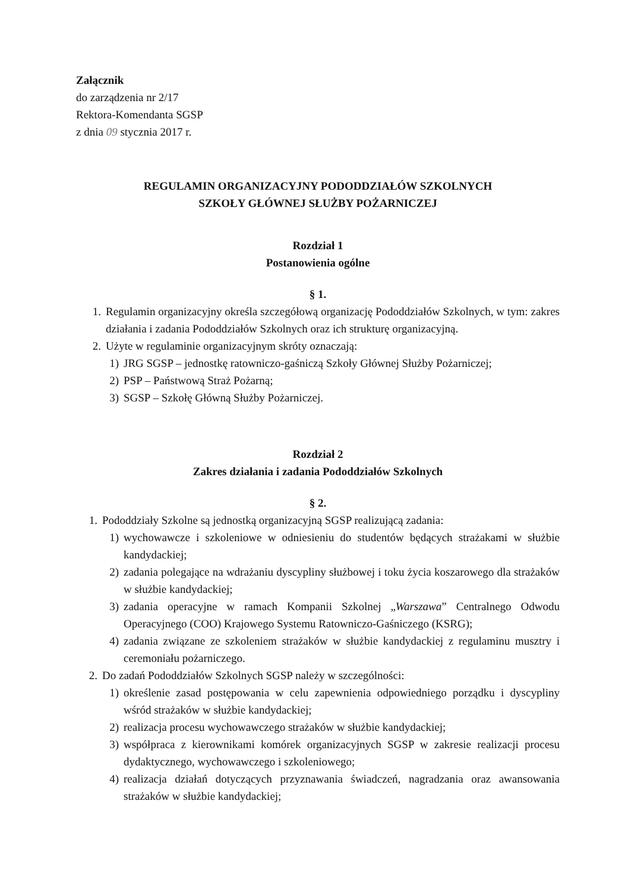Załącznik
do zarządzenia nr 2/17
Rektora-Komendanta SGSP
z dnia 09 stycznia 2017 r.
REGULAMIN ORGANIZACYJNY PODODDZIAŁÓW SZKOLNYCH
SZKOŁY GŁÓWNEJ SŁUŻBY POŻARNICZEJ
Rozdział 1
Postanowienia ogólne
§ 1.
1. Regulamin organizacyjny określa szczegółową organizację Pododdziałów Szkolnych, w tym: zakres działania i zadania Pododdziałów Szkolnych oraz ich strukturę organizacyjną.
2. Użyte w regulaminie organizacyjnym skróty oznaczają:
1) JRG SGSP – jednostkę ratowniczo-gaśniczą Szkoły Głównej Służby Pożarniczej;
2) PSP – Państwową Straż Pożarną;
3) SGSP – Szkołę Główną Służby Pożarniczej.
Rozdział 2
Zakres działania i zadania Pododdziałów Szkolnych
§ 2.
1. Pododdziały Szkolne są jednostką organizacyjną SGSP realizującą zadania:
1) wychowawcze i szkoleniowe w odniesieniu do studentów będących strażakami w służbie kandydackiej;
2) zadania polegające na wdrażaniu dyscypliny służbowej i toku życia koszarowego dla strażaków w służbie kandydackiej;
3) zadania operacyjne w ramach Kompanii Szkolnej „Warszawa” Centralnego Odwodu Operacyjnego (COO) Krajowego Systemu Ratowniczo-Gaśniczego (KSRG);
4) zadania związane ze szkoleniem strażaków w służbie kandydackiej z regulaminu musztry i ceremoniału pożarniczego.
2. Do zadań Pododdziałów Szkolnych SGSP należy w szczególności:
1) określenie zasad postępowania w celu zapewnienia odpowiedniego porządku i dyscypliny wśród strażaków w służbie kandydackiej;
2) realizacja procesu wychowawczego strażaków w służbie kandydackiej;
3) współpraca z kierownikami komórek organizacyjnych SGSP w zakresie realizacji procesu dydaktycznego, wychowawczego i szkoleniowego;
4) realizacja działań dotyczących przyznawania świadczeń, nagradzania oraz awansowania strażaków w służbie kandydackiej;